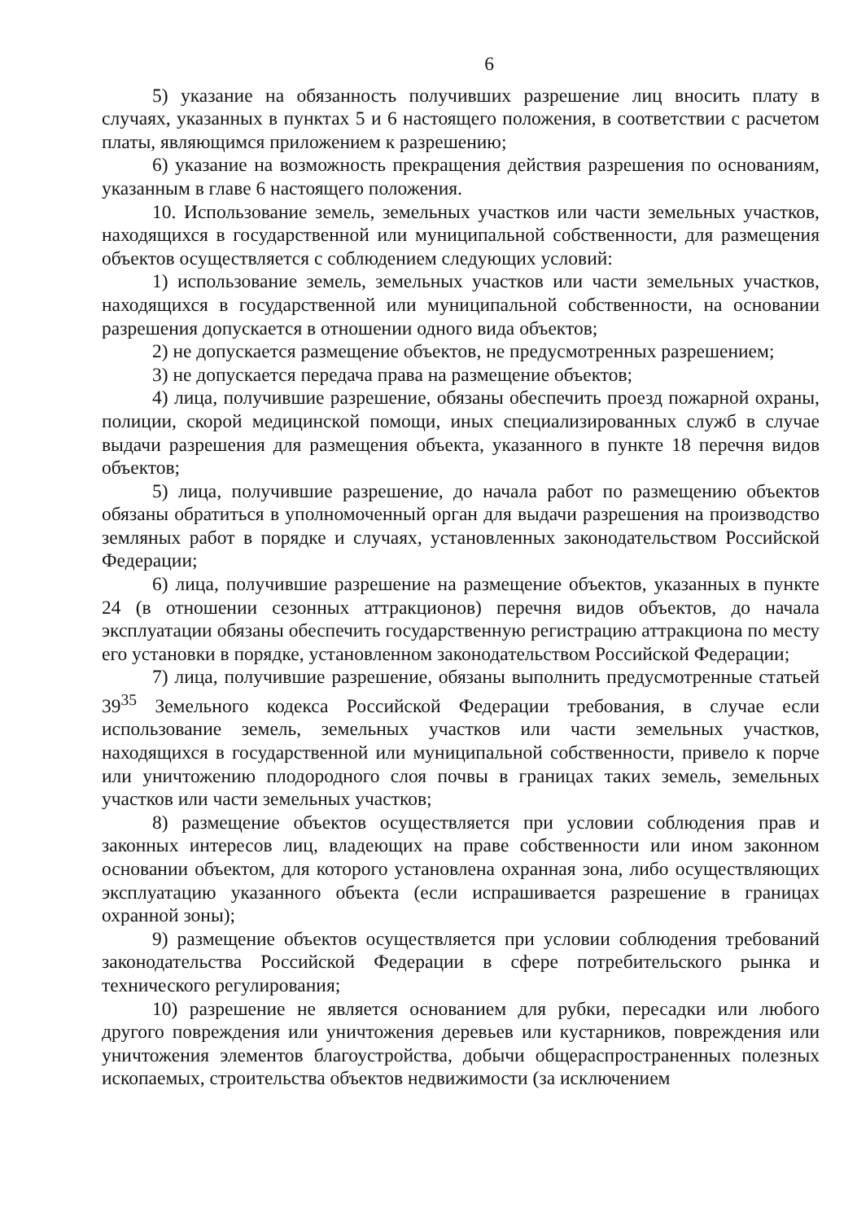6
5) указание на обязанность получивших разрешение лиц вносить плату в случаях, указанных в пунктах 5 и 6 настоящего положения, в соответствии с расчетом платы, являющимся приложением к разрешению;
6) указание на возможность прекращения действия разрешения по основаниям, указанным в главе 6 настоящего положения.
10. Использование земель, земельных участков или части земельных участков, находящихся в государственной или муниципальной собственности, для размещения объектов осуществляется с соблюдением следующих условий:
1) использование земель, земельных участков или части земельных участков, находящихся в государственной или муниципальной собственности, на основании разрешения допускается в отношении одного вида объектов;
2) не допускается размещение объектов, не предусмотренных разрешением;
3) не допускается передача права на размещение объектов;
4) лица, получившие разрешение, обязаны обеспечить проезд пожарной охраны, полиции, скорой медицинской помощи, иных специализированных служб в случае выдачи разрешения для размещения объекта, указанного в пункте 18 перечня видов объектов;
5) лица, получившие разрешение, до начала работ по размещению объектов обязаны обратиться в уполномоченный орган для выдачи разрешения на производство земляных работ в порядке и случаях, установленных законодательством Российской Федерации;
6) лица, получившие разрешение на размещение объектов, указанных в пункте 24 (в отношении сезонных аттракционов) перечня видов объектов, до начала эксплуатации обязаны обеспечить государственную регистрацию аттракциона по месту его установки в порядке, установленном законодательством Российской Федерации;
7) лица, получившие разрешение, обязаны выполнить предусмотренные статьей 39<sup>35</sup> Земельного кодекса Российской Федерации требования, в случае если использование земель, земельных участков или части земельных участков, находящихся в государственной или муниципальной собственности, привело к порче или уничтожению плодородного слоя почвы в границах таких земель, земельных участков или части земельных участков;
8) размещение объектов осуществляется при условии соблюдения прав и законных интересов лиц, владеющих на праве собственности или ином законном основании объектом, для которого установлена охранная зона, либо осуществляющих эксплуатацию указанного объекта (если испрашивается разрешение в границах охранной зоны);
9) размещение объектов осуществляется при условии соблюдения требований законодательства Российской Федерации в сфере потребительского рынка и технического регулирования;
10) разрешение не является основанием для рубки, пересадки или любого другого повреждения или уничтожения деревьев или кустарников, повреждения или уничтожения элементов благоустройства, добычи общераспространенных полезных ископаемых, строительства объектов недвижимости (за исключением